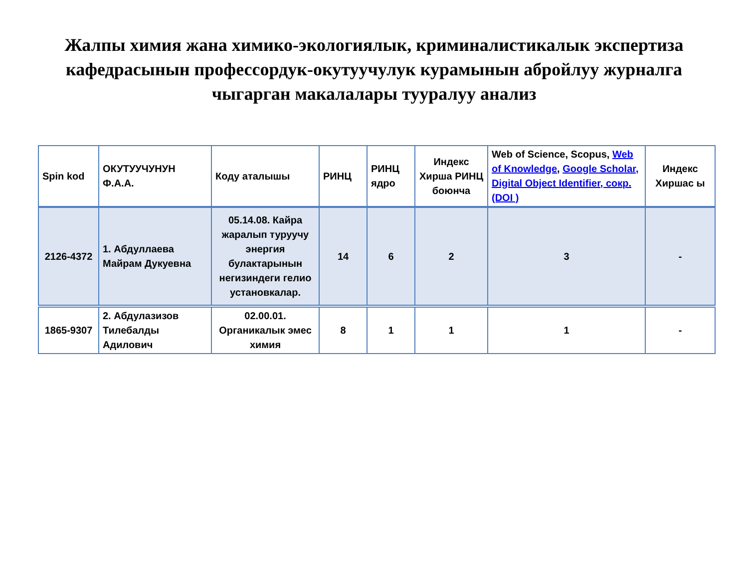Жалпы химия жана химико-экологиялык, криминалистикалык экспертиза кафедрасынын профессордук-окутуучулук курамынын абройлуу журналга чыгарган макалалары тууралуу анализ
| Spin kod | ОКУТУУЧУНУН Ф.А.А. | Коду аталышы | РИНЦ | РИНЦ ядро | Индекс Хирша РИНЦ боюнча | Web of Science, Scopus, Web of Knowledge , Google Scholar, Digital Object Identifier, сокр.(DOI ) | Индекс Хиршас ы |
| --- | --- | --- | --- | --- | --- | --- | --- |
| 2126-4372 | 1. Абдуллаева Майрам Дукуевна | 05.14.08. Кайра жаралып туруучу энергия булактарынын негизиндеги гелио установкалар. | 14 | 6 | 2 | 3 | - |
| 1865-9307 | 2. Абдулазизов Тилебалды Адилович | 02.00.01. Органикалык эмес химия | 8 | 1 | 1 | 1 | - |